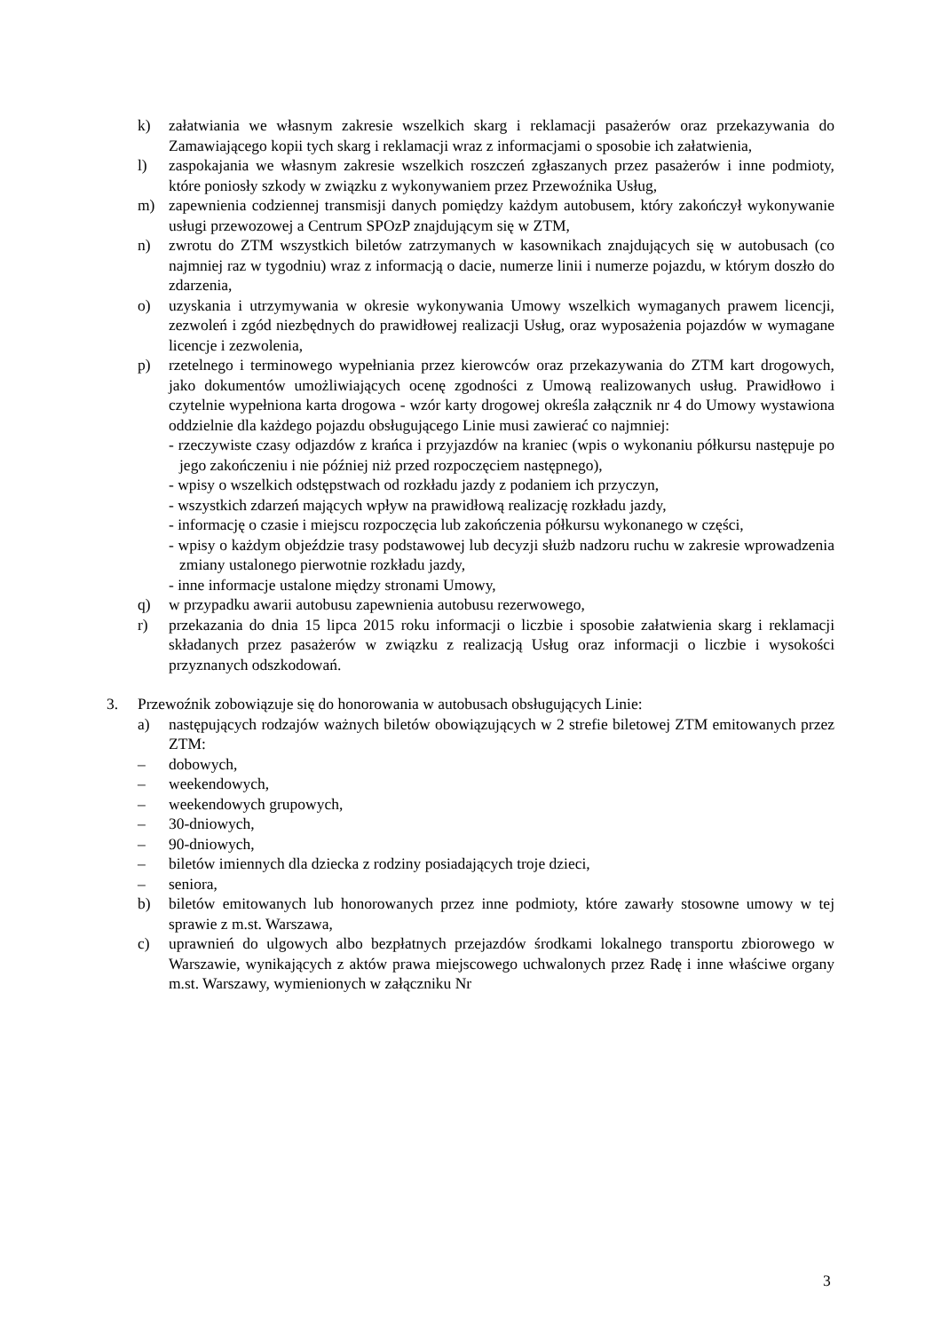k) załatwiania we własnym zakresie wszelkich skarg i reklamacji pasażerów oraz przekazywania do Zamawiającego kopii tych skarg i reklamacji wraz z informacjami o sposobie ich załatwienia,
l) zaspokajania we własnym zakresie wszelkich roszczeń zgłaszanych przez pasażerów i inne podmioty, które poniosły szkody w związku z wykonywaniem przez Przewoźnika Usług,
m) zapewnienia codziennej transmisji danych pomiędzy każdym autobusem, który zakończył wykonywanie usługi przewozowej a Centrum SPOzP znajdującym się w ZTM,
n) zwrotu do ZTM wszystkich biletów zatrzymanych w kasownikach znajdujących się w autobusach (co najmniej raz w tygodniu) wraz z informacją o dacie, numerze linii i numerze pojazdu, w którym doszło do zdarzenia,
o) uzyskania i utrzymywania w okresie wykonywania Umowy wszelkich wymaganych prawem licencji, zezwoleń i zgód niezbędnych do prawidłowej realizacji Usług, oraz wyposażenia pojazdów w wymagane licencje i zezwolenia,
p) rzetelnego i terminowego wypełniania przez kierowców oraz przekazywania do ZTM kart drogowych, jako dokumentów umożliwiających ocenę zgodności z Umową realizowanych usług. Prawidłowo i czytelnie wypełniona karta drogowa - wzór karty drogowej określa załącznik nr 4 do Umowy wystawiona oddzielnie dla każdego pojazdu obsługującego Linie musi zawierać co najmniej:
- rzeczywiste czasy odjazdów z krańca i przyjazdów na kraniec (wpis o wykonaniu półkursu następuje po jego zakończeniu i nie później niż przed rozpoczęciem następnego),
- wpisy o wszelkich odstępstwach od rozkładu jazdy z podaniem ich przyczyn,
- wszystkich zdarzeń mających wpływ na prawidłową realizację rozkładu jazdy,
- informację o czasie i miejscu rozpoczęcia lub zakończenia półkursu wykonanego w części,
- wpisy o każdym objeździe trasy podstawowej lub decyzji służb nadzoru ruchu w zakresie wprowadzenia zmiany ustalonego pierwotnie rozkładu jazdy,
- inne informacje ustalone między stronami Umowy,
q) w przypadku awarii autobusu zapewnienia autobusu rezerwowego,
r) przekazania do dnia 15 lipca 2015 roku informacji o liczbie i sposobie załatwienia skarg i reklamacji składanych przez pasażerów w związku z realizacją Usług oraz informacji o liczbie i wysokości przyznanych odszkodowań.
3. Przewoźnik zobowiązuje się do honorowania w autobusach obsługujących Linie:
a) następujących rodzajów ważnych biletów obowiązujących w 2 strefie biletowej ZTM emitowanych przez ZTM:
– dobowych,
– weekendowych,
– weekendowych grupowych,
– 30-dniowych,
– 90-dniowych,
– biletów imiennych dla dziecka z rodziny posiadających troje dzieci,
– seniora,
b) biletów emitowanych lub honorowanych przez inne podmioty, które zawarły stosowne umowy w tej sprawie z m.st. Warszawa,
c) uprawnień do ulgowych albo bezpłatnych przejazdów środkami lokalnego transportu zbiorowego w Warszawie, wynikających z aktów prawa miejscowego uchwalonych przez Radę i inne właściwe organy m.st. Warszawy, wymienionych w załączniku Nr
3